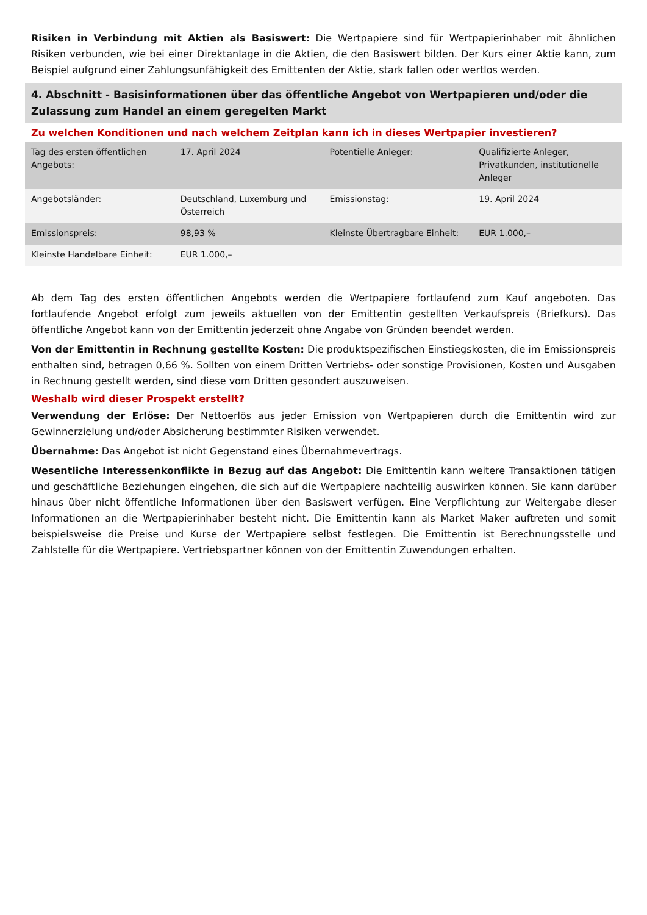Risiken in Verbindung mit Aktien als Basiswert: Die Wertpapiere sind für Wertpapierinhaber mit ähnlichen Risiken verbunden, wie bei einer Direktanlage in die Aktien, die den Basiswert bilden. Der Kurs einer Aktie kann, zum Beispiel aufgrund einer Zahlungsunfähigkeit des Emittenten der Aktie, stark fallen oder wertlos werden.
4. Abschnitt - Basisinformationen über das öffentliche Angebot von Wertpapieren und/oder die Zulassung zum Handel an einem geregelten Markt
Zu welchen Konditionen und nach welchem Zeitplan kann ich in dieses Wertpapier investieren?
| Tag des ersten öffentlichen Angebots: | 17. April 2024 | Potentielle Anleger: | Qualifizierte Anleger, Privatkunden, institutionelle Anleger |
| Angebotsländer: | Deutschland, Luxemburg und Österreich | Emissionstag: | 19. April 2024 |
| Emissionspreis: | 98,93 % | Kleinste Übertragbare Einheit: | EUR 1.000,– |
| Kleinste Handelbare Einheit: | EUR 1.000,– | | |
Ab dem Tag des ersten öffentlichen Angebots werden die Wertpapiere fortlaufend zum Kauf angeboten. Das fortlaufende Angebot erfolgt zum jeweils aktuellen von der Emittentin gestellten Verkaufspreis (Briefkurs). Das öffentliche Angebot kann von der Emittentin jederzeit ohne Angabe von Gründen beendet werden.
Von der Emittentin in Rechnung gestellte Kosten: Die produktspezifischen Einstiegskosten, die im Emissionspreis enthalten sind, betragen 0,66 %. Sollten von einem Dritten Vertriebs- oder sonstige Provisionen, Kosten und Ausgaben in Rechnung gestellt werden, sind diese vom Dritten gesondert auszuweisen.
Weshalb wird dieser Prospekt erstellt?
Verwendung der Erlöse: Der Nettoerlös aus jeder Emission von Wertpapieren durch die Emittentin wird zur Gewinnerzielung und/oder Absicherung bestimmter Risiken verwendet.
Übernahme: Das Angebot ist nicht Gegenstand eines Übernahmevertrags.
Wesentliche Interessenkonflikte in Bezug auf das Angebot: Die Emittentin kann weitere Transaktionen tätigen und geschäftliche Beziehungen eingehen, die sich auf die Wertpapiere nachteilig auswirken können. Sie kann darüber hinaus über nicht öffentliche Informationen über den Basiswert verfügen. Eine Verpflichtung zur Weitergabe dieser Informationen an die Wertpapierinhaber besteht nicht. Die Emittentin kann als Market Maker auftreten und somit beispielsweise die Preise und Kurse der Wertpapiere selbst festlegen. Die Emittentin ist Berechnungsstelle und Zahlstelle für die Wertpapiere. Vertriebspartner können von der Emittentin Zuwendungen erhalten.